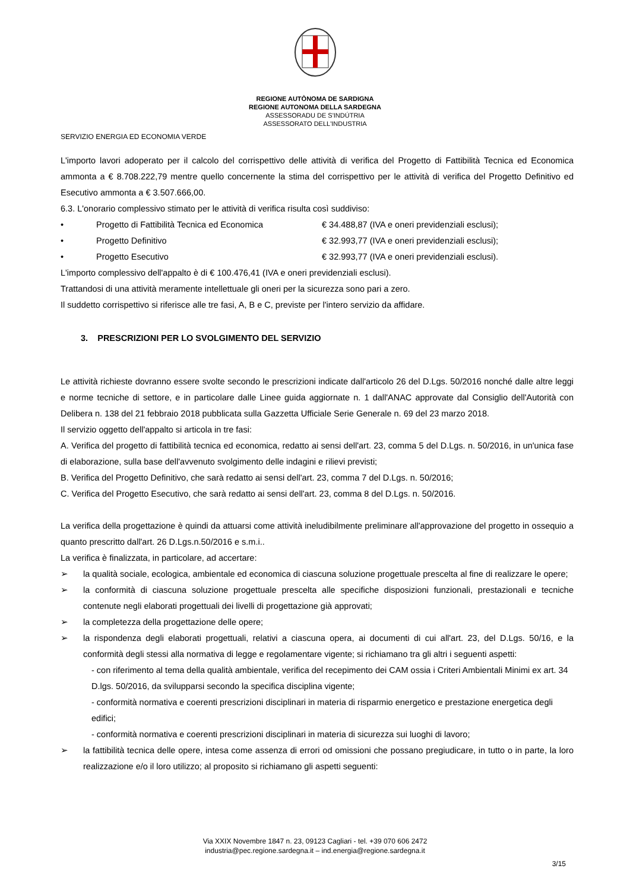REGIONE AUTÒNOMA DE SARDIGNA
REGIONE AUTONOMA DELLA SARDEGNA
ASSESSORADU DE S'INDÚTRIA
ASSESSORATO DELL'INDUSTRIA
SERVIZIO ENERGIA ED ECONOMIA VERDE
L'importo lavori adoperato per il calcolo del corrispettivo delle attività di verifica del Progetto di Fattibilità Tecnica ed Economica ammonta a € 8.708.222,79 mentre quello concernente la stima del corrispettivo per le attività di verifica del Progetto Definitivo ed Esecutivo ammonta a € 3.507.666,00.
6.3. L'onorario complessivo stimato per le attività di verifica risulta così suddiviso:
• Progetto di Fattibilità Tecnica ed Economica € 34.488,87 (IVA e oneri previdenziali esclusi);
• Progetto Definitivo € 32.993,77 (IVA e oneri previdenziali esclusi);
• Progetto Esecutivo € 32.993,77 (IVA e oneri previdenziali esclusi).
L'importo complessivo dell'appalto è di € 100.476,41 (IVA e oneri previdenziali esclusi).
Trattandosi di una attività meramente intellettuale gli oneri per la sicurezza sono pari a zero.
Il suddetto corrispettivo si riferisce alle tre fasi, A, B e C, previste per l'intero servizio da affidare.
3. PRESCRIZIONI PER LO SVOLGIMENTO DEL SERVIZIO
Le attività richieste dovranno essere svolte secondo le prescrizioni indicate dall'articolo 26 del D.Lgs. 50/2016 nonché dalle altre leggi e norme tecniche di settore, e in particolare dalle Linee guida aggiornate n. 1 dall'ANAC approvate dal Consiglio dell'Autorità con Delibera n. 138 del 21 febbraio 2018 pubblicata sulla Gazzetta Ufficiale Serie Generale n. 69 del 23 marzo 2018.
Il servizio oggetto dell'appalto si articola in tre fasi:
A. Verifica del progetto di fattibilità tecnica ed economica, redatto ai sensi dell'art. 23, comma 5 del D.Lgs. n. 50/2016, in un'unica fase di elaborazione, sulla base dell'avvenuto svolgimento delle indagini e rilievi previsti;
B. Verifica del Progetto Definitivo, che sarà redatto ai sensi dell'art. 23, comma 7 del D.Lgs. n. 50/2016;
C. Verifica del Progetto Esecutivo, che sarà redatto ai sensi dell'art. 23, comma 8 del D.Lgs. n. 50/2016.
La verifica della progettazione è quindi da attuarsi come attività ineludibilmente preliminare all'approvazione del progetto in ossequio a quanto prescritto dall'art. 26 D.Lgs.n.50/2016 e s.m.i..
La verifica è finalizzata, in particolare, ad accertare:
➢ la qualità sociale, ecologica, ambientale ed economica di ciascuna soluzione progettuale prescelta al fine di realizzare le opere;
➢ la conformità di ciascuna soluzione progettuale prescelta alle specifiche disposizioni funzionali, prestazionali e tecniche contenute negli elaborati progettuali dei livelli di progettazione già approvati;
➢ la completezza della progettazione delle opere;
➢ la rispondenza degli elaborati progettuali, relativi a ciascuna opera, ai documenti di cui all'art. 23, del D.Lgs. 50/16, e la conformità degli stessi alla normativa di legge e regolamentare vigente; si richiamano tra gli altri i seguenti aspetti:
- con riferimento al tema della qualità ambientale, verifica del recepimento dei CAM ossia i Criteri Ambientali Minimi ex art. 34 D.lgs. 50/2016, da svilupparsi secondo la specifica disciplina vigente;
- conformità normativa e coerenti prescrizioni disciplinari in materia di risparmio energetico e prestazione energetica degli edifici;
- conformità normativa e coerenti prescrizioni disciplinari in materia di sicurezza sui luoghi di lavoro;
➢ la fattibilità tecnica delle opere, intesa come assenza di errori od omissioni che possano pregiudicare, in tutto o in parte, la loro realizzazione e/o il loro utilizzo; al proposito si richiamano gli aspetti seguenti:
Via XXIX Novembre 1847 n. 23, 09123 Cagliari - tel. +39 070 606 2472
industria@pec.regione.sardegna.it – ind.energia@regione.sardegna.it
3/15